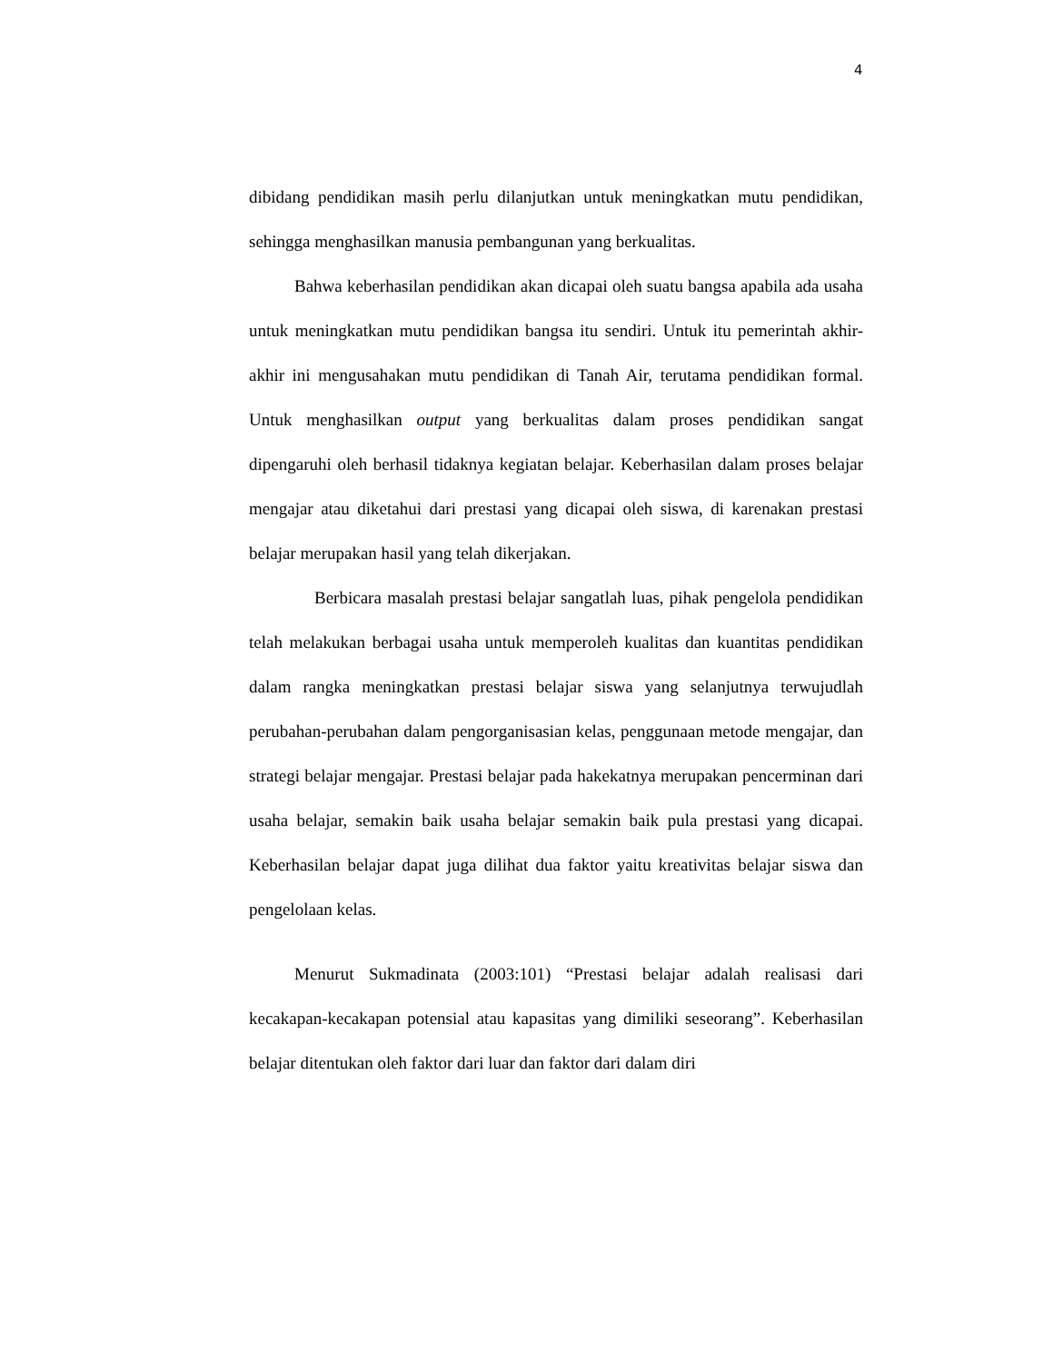4
dibidang pendidikan masih perlu dilanjutkan untuk meningkatkan mutu pendidikan, sehingga menghasilkan manusia pembangunan yang berkualitas.
Bahwa keberhasilan pendidikan akan dicapai oleh suatu bangsa apabila ada usaha untuk meningkatkan mutu pendidikan bangsa itu sendiri. Untuk itu pemerintah akhir-akhir ini mengusahakan mutu pendidikan di Tanah Air, terutama pendidikan formal. Untuk menghasilkan output yang berkualitas dalam proses pendidikan sangat dipengaruhi oleh berhasil tidaknya kegiatan belajar. Keberhasilan dalam proses belajar mengajar atau diketahui dari prestasi yang dicapai oleh siswa, di karenakan prestasi belajar merupakan hasil yang telah dikerjakan.
Berbicara masalah prestasi belajar sangatlah luas, pihak pengelola pendidikan telah melakukan berbagai usaha untuk memperoleh kualitas dan kuantitas pendidikan dalam rangka meningkatkan prestasi belajar siswa yang selanjutnya terwujudlah perubahan-perubahan dalam pengorganisasian kelas, penggunaan metode mengajar, dan strategi belajar mengajar. Prestasi belajar pada hakekatnya merupakan pencerminan dari usaha belajar, semakin baik usaha belajar semakin baik pula prestasi yang dicapai. Keberhasilan belajar dapat juga dilihat dua faktor yaitu kreativitas belajar siswa dan pengelolaan kelas.
Menurut Sukmadinata (2003:101) “Prestasi belajar adalah realisasi dari kecakapan-kecakapan potensial atau kapasitas yang dimiliki seseorang”. Keberhasilan belajar ditentukan oleh faktor dari luar dan faktor dari dalam diri